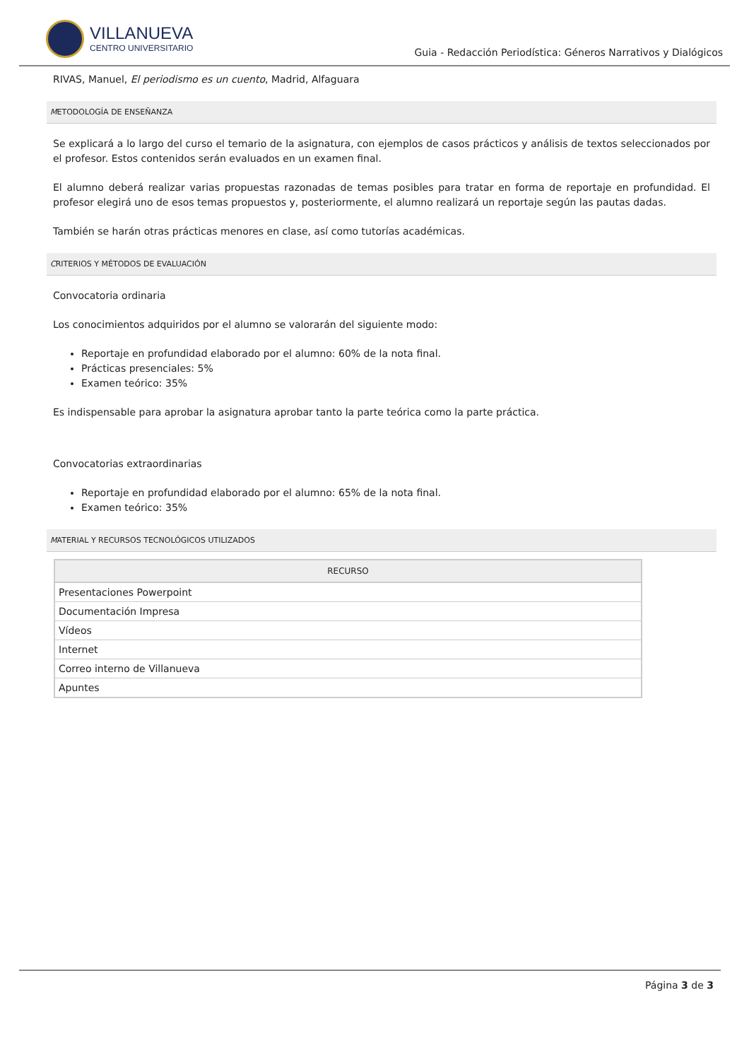VILLANUEVA
CENTRO UNIVERSITARIO
Guia - Redacción Periodística: Géneros Narrativos y Dialógicos
RIVAS, Manuel, El periodismo es un cuento, Madrid, Alfaguara
METODOLOGÍA DE ENSEÑANZA
Se explicará a lo largo del curso el temario de la asignatura, con ejemplos de casos prácticos y análisis de textos seleccionados por el profesor. Estos contenidos serán evaluados en un examen final.
El alumno deberá realizar varias propuestas razonadas de temas posibles para tratar en forma de reportaje en profundidad. El profesor elegirá uno de esos temas propuestos y, posteriormente, el alumno realizará un reportaje según las pautas dadas.
También se harán otras prácticas menores en clase, así como tutorías académicas.
CRITERIOS Y MÉTODOS DE EVALUACIÓN
Convocatoria ordinaria
Los conocimientos adquiridos por el alumno se valorarán del siguiente modo:
Reportaje en profundidad elaborado por el alumno: 60% de la nota final.
Prácticas presenciales: 5%
Examen teórico: 35%
Es indispensable para aprobar la asignatura aprobar tanto la parte teórica como la parte práctica.
Convocatorias extraordinarias
Reportaje en profundidad elaborado por el alumno: 65% de la nota final.
Examen teórico: 35%
MATERIAL Y RECURSOS TECNOLÓGICOS UTILIZADOS
| RECURSO |
| --- |
| Presentaciones Powerpoint |
| Documentación Impresa |
| Vídeos |
| Internet |
| Correo interno de Villanueva |
| Apuntes |
Página 3 de 3